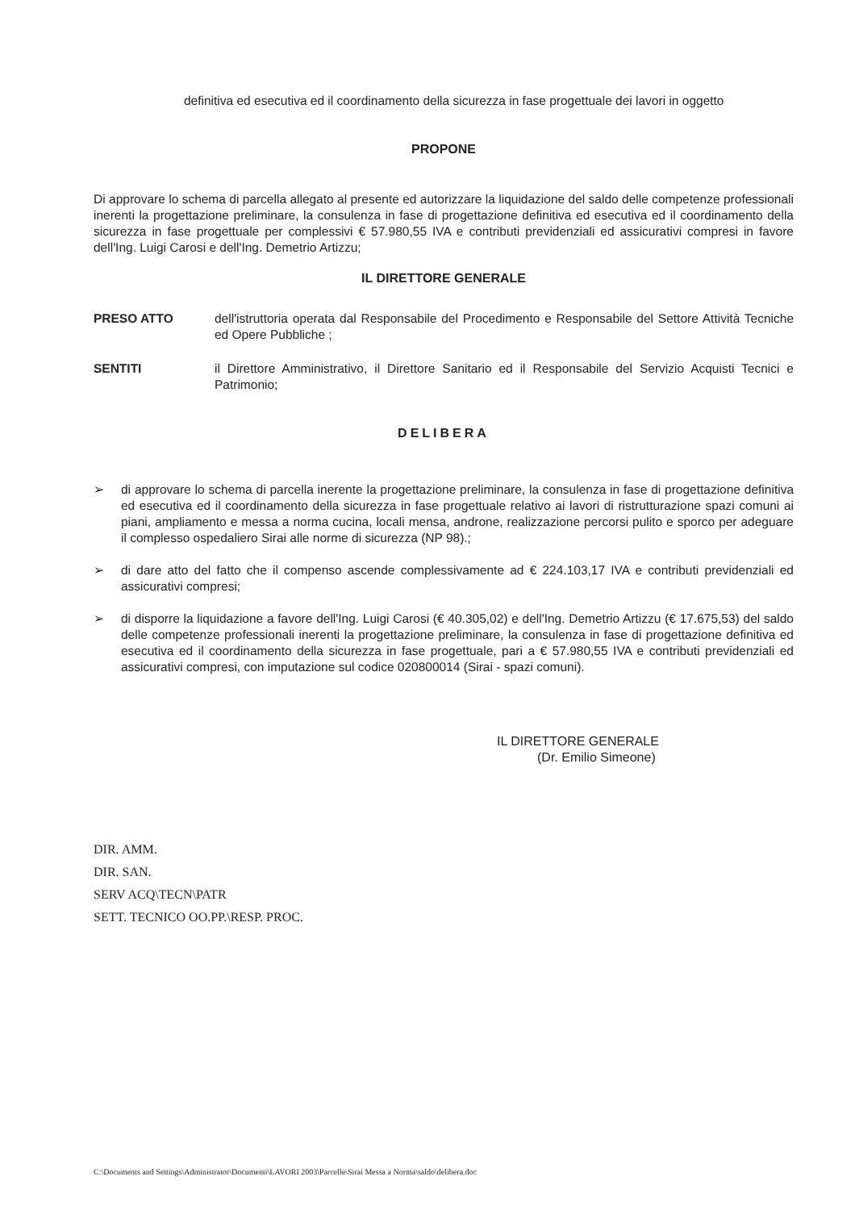definitiva ed esecutiva ed il coordinamento della sicurezza in fase progettuale dei lavori in oggetto
PROPONE
Di approvare lo schema di parcella allegato al presente ed autorizzare la liquidazione del saldo delle competenze professionali inerenti la progettazione preliminare, la consulenza in fase di progettazione definitiva ed esecutiva ed il coordinamento della sicurezza in fase progettuale per complessivi € 57.980,55 IVA e contributi previdenziali ed assicurativi compresi in favore dell'Ing. Luigi Carosi e dell'Ing. Demetrio Artizzu;
IL DIRETTORE GENERALE
PRESO ATTO dell'istruttoria operata dal Responsabile del Procedimento e Responsabile del Settore Attività Tecniche ed Opere Pubbliche ;
SENTITI il Direttore Amministrativo, il Direttore Sanitario ed il Responsabile del Servizio Acquisti Tecnici e Patrimonio;
DELIBERA
➢ di approvare lo schema di parcella inerente la progettazione preliminare, la consulenza in fase di progettazione definitiva ed esecutiva ed il coordinamento della sicurezza in fase progettuale relativo ai lavori di ristrutturazione spazi comuni ai piani, ampliamento e messa a norma cucina, locali mensa, androne, realizzazione percorsi pulito e sporco per adeguare il complesso ospedaliero Sirai alle norme di sicurezza (NP 98).;
➢ di dare atto del fatto che il compenso ascende complessivamente ad € 224.103,17 IVA e contributi previdenziali ed assicurativi compresi;
➢ di disporre la liquidazione a favore dell'Ing. Luigi Carosi (€ 40.305,02) e dell'Ing. Demetrio Artizzu (€ 17.675,53) del saldo delle competenze professionali inerenti la progettazione preliminare, la consulenza in fase di progettazione definitiva ed esecutiva ed il coordinamento della sicurezza in fase progettuale, pari a € 57.980,55 IVA e contributi previdenziali ed assicurativi compresi, con imputazione sul codice 020800014 (Sirai - spazi comuni).
IL DIRETTORE GENERALE
(Dr. Emilio Simeone)
DIR. AMM.
DIR. SAN.
SERV ACQ\TECN\PATR
SETT. TECNICO OO.PP.\RESP. PROC.
C:\Documents and Settings\Administrator\Documenti\LAVORI 2003\Parcelle\Sirai Messa a Norma\saldo\delibera.doc